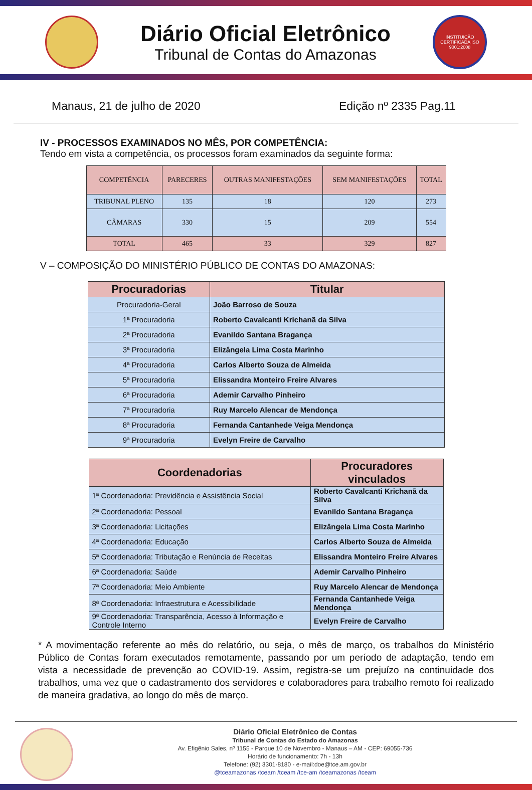Diário Oficial Eletrônico
Tribunal de Contas do Amazonas
INSTITUIÇÃO CERTIFICADA ISO 9001:2008
Manaus, 21 de julho de 2020 Edição nº 2335 Pag.11
IV - PROCESSOS EXAMINADOS NO MÊS, POR COMPETÊNCIA:
Tendo em vista a competência, os processos foram examinados da seguinte forma:
| COMPETÊNCIA | PARECERES | OUTRAS MANIFESTAÇÕES | SEM MANIFESTAÇÕES | TOTAL |
| --- | --- | --- | --- | --- |
| TRIBUNAL PLENO | 135 | 18 | 120 | 273 |
| CÂMARAS | 330 | 15 | 209 | 554 |
| TOTAL | 465 | 33 | 329 | 827 |
V – COMPOSIÇÃO DO MINISTÉRIO PÚBLICO DE CONTAS DO AMAZONAS:
| Procuradorias | Titular |
| --- | --- |
| Procuradoria-Geral | João Barroso de Souza |
| 1ª Procuradoria | Roberto Cavalcanti Krichanã da Silva |
| 2ª Procuradoria | Evanildo Santana Bragança |
| 3ª Procuradoria | Elizângela Lima Costa Marinho |
| 4ª Procuradoria | Carlos Alberto Souza de Almeida |
| 5ª Procuradoria | Elissandra Monteiro Freire Alvares |
| 6ª Procuradoria | Ademir Carvalho Pinheiro |
| 7ª Procuradoria | Ruy Marcelo Alencar de Mendonça |
| 8ª Procuradoria | Fernanda Cantanhede Veiga Mendonça |
| 9ª Procuradoria | Evelyn Freire de Carvalho |
| Coordenadorias | Procuradores vinculados |
| --- | --- |
| 1ª Coordenadoria: Previdência e Assistência Social | Roberto Cavalcanti Krichanã da Silva |
| 2ª Coordenadoria: Pessoal | Evanildo Santana Bragança |
| 3ª Coordenadoria: Licitações | Elizângela Lima Costa Marinho |
| 4ª Coordenadoria: Educação | Carlos Alberto Souza de Almeida |
| 5ª Coordenadoria: Tributação e Renúncia de Receitas | Elissandra Monteiro Freire Alvares |
| 6ª Coordenadoria: Saúde | Ademir Carvalho Pinheiro |
| 7ª Coordenadoria: Meio Ambiente | Ruy Marcelo Alencar de Mendonça |
| 8ª Coordenadoria: Infraestrutura e Acessibilidade | Fernanda Cantanhede Veiga Mendonça |
| 9ª Coordenadoria: Transparência, Acesso à Informação e Controle Interno | Evelyn Freire de Carvalho |
* A movimentação referente ao mês do relatório, ou seja, o mês de março, os trabalhos do Ministério Público de Contas foram executados remotamente, passando por um período de adaptação, tendo em vista a necessidade de prevenção ao COVID-19. Assim, registra-se um prejuízo na continuidade dos trabalhos, uma vez que o cadastramento dos servidores e colaboradores para trabalho remoto foi realizado de maneira gradativa, ao longo do mês de março.
Diário Oficial Eletrônico de Contas
Tribunal de Contas do Estado do Amazonas
Av. Efigênio Sales, nº 1155 - Parque 10 de Novembro - Manaus – AM - CEP: 69055-736
Horário de funcionamento: 7h - 13h
Telefone: (92) 3301-8180 - e-mail:doe@tce.am.gov.br
@tceamazonas /tceam /tceam /tce-am /tceamazonas /tceam